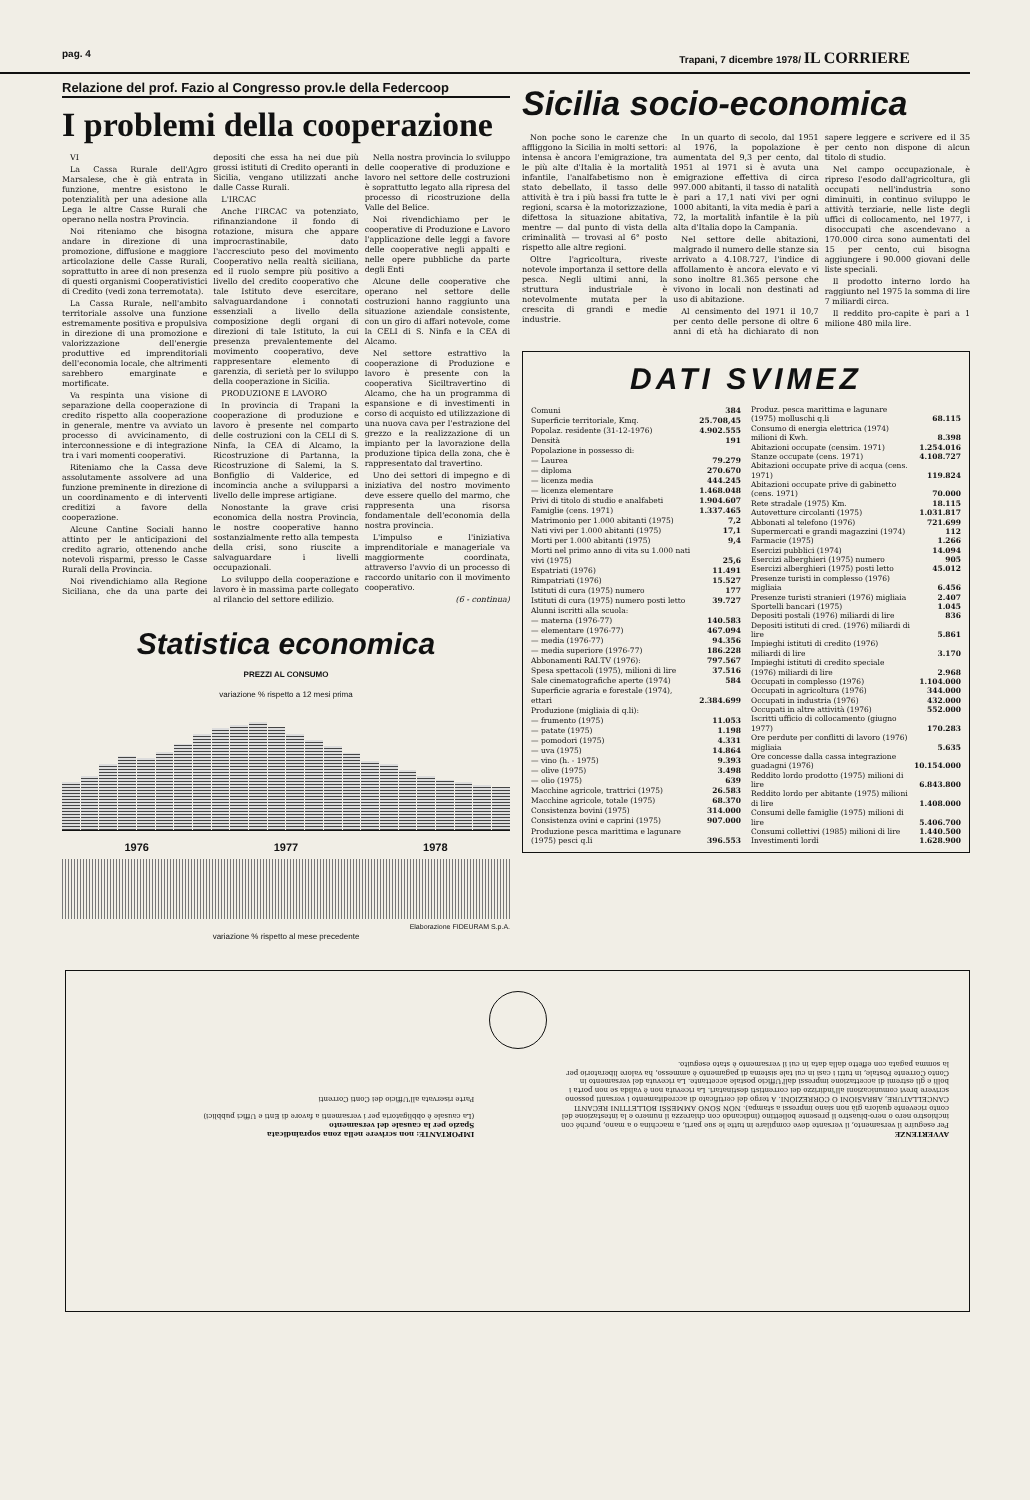pag. 4 Trapani, 7 dicembre 1978/ IL CORRIERE
Relazione del prof. Fazio al Congresso prov.le della Federcoop
I problemi della cooperazione
VI
La Cassa Rurale dell'Agro Marsalese, che è già entrata in funzione, mentre esistono le potenzialità per una adesione alla Lega le altre Casse Rurali che operano nella nostra Provincia.
Noi riteniamo che bisogna andare in direzione di una promozione, diffusione e maggiore articolazione delle Casse Rurali, soprattutto in aree di non presenza di questi organismi Cooperativistici di Credito (vedi zona terremotata).
La Cassa Rurale, nell'ambito territoriale assolve una funzione estremamente positiva e propulsiva in direzione di una promozione e valorizzazione dell'energie produttive ed imprenditoriali dell'economia locale, che altrimenti sarebbero emarginate e mortificate.
Va respinta una visione di separazione della cooperazione di credito rispetto alla cooperazione in generale, mentre va avviato un processo di avvicinamento, di interconnessione e di integrazione tra i vari momenti cooperativi.
Riteniamo che la Cassa deve assolutamente assolvere ad una funzione preminente in direzione di un coordinamento e di interventi creditizi a favore della cooperazione.
Alcune Cantine Sociali hanno attinto per le anticipazioni del credito agrario, ottenendo anche notevoli risparmi, presso le Casse Rurali della Provincia.
Noi rivendichiamo alla Regione Siciliana, che da una parte dei depositi che essa ha nei due più grossi istituti di Credito operanti in Sicilia, vengano utilizzati anche dalle Casse Rurali.
L'IRCAC
Anche l'IRCAC va potenziato, rifinanziandone il fondo di rotazione, misura che appare improcrastinabile, dato l'accresciuto peso del movimento Cooperativo nella realtà siciliana, ed il ruolo sempre più positivo a livello del credito cooperativo che tale Istituto deve esercitare, salvaguardandone i connotati essenziali a livello della composizione degli organi di direzioni di tale Istituto, la cui presenza prevalentemente del movimento cooperativo, deve rappresentare elemento di garenzia, di serietà per lo sviluppo della cooperazione in Sicilia.
PRODUZIONE E LAVORO
In provincia di Trapani la cooperazione di produzione e lavoro è presente nel comparto delle costruzioni con la CELI di S. Ninfa, la CEA di Alcamo, la Ricostruzione di Partanna, la Ricostruzione di Salemi, la S. Bonfiglio di Valderice, ed incomincia anche a svilupparsi a livello delle imprese artigiane.
Nonostante la grave crisi economica della nostra Provincia, le nostre cooperative hanno sostanzialmente retto alla tempesta della crisi, sono riuscite a salvaguardare i livelli occupazionali.
Lo sviluppo della cooperazione e lavoro è in massima parte collegato al rilancio del settore edilizio.
Nella nostra provincia lo sviluppo delle cooperative di produzione e lavoro nel settore delle costruzioni è soprattutto legato alla ripresa del processo di ricostruzione della Valle del Belice.
Noi rivendichiamo per le cooperative di Produzione e Lavoro l'applicazione delle leggi a favore delle cooperative negli appalti e nelle opere pubbliche da parte degli Enti
Alcune delle cooperative che operano nel settore delle costruzioni hanno raggiunto una situazione aziendale consistente, con un giro di affari notevole, come la CELI di S. Ninfa e la CEA di Alcamo.
Nel settore estrattivo la cooperazione di Produzione e lavoro è presente con la cooperativa Siciltravertino di Alcamo, che ha un programma di espansione e di investimenti in corso di acquisto ed utilizzazione di una nuova cava per l'estrazione del grezzo e la realizzazione di un impianto per la lavorazione della produzione tipica della zona, che è rappresentato dal travertino.
Uno dei settori di impegno e di iniziativa del nostro movimento deve essere quello del marmo, che rappresenta una risorsa fondamentale dell'economia della nostra provincia.
L'impulso e l'iniziativa imprenditoriale e manageriale va maggiormente coordinata, attraverso l'avvio di un processo di raccordo unitario con il movimento cooperativo.
(6 - continua)
Statistica economica
PREZZI AL CONSUMO
variazione % rispetto a 12 mesi prima
1976 1977 1978
Elaborazione FIDEURAM S.p.A.
variazione % rispetto al mese precedente
Sicilia socio-economica
Non poche sono le carenze che affliggono la Sicilia in molti settori: intensa è ancora l'emigrazione, tra le più alte d'Italia è la mortalità infantile, l'analfabetismo non è stato debellato, il tasso delle attività è tra i più bassi fra tutte le regioni, scarsa è la motorizzazione, difettosa la situazione abitativa, mentre — dal punto di vista della criminalità — trovasi al 6° posto rispetto alle altre regioni.
Oltre l'agricoltura, riveste notevole importanza il settore della pesca. Negli ultimi anni, la struttura industriale è notevolmente mutata per la crescita di grandi e medie industrie.
In un quarto di secolo, dal 1951 al 1976, la popolazione è aumentata del 9,3 per cento, dal 1951 al 1971 si è avuta una emigrazione effettiva di circa 997.000 abitanti, il tasso di natalità è pari a 17,1 nati vivi per ogni 1000 abitanti, la vita media è pari a 72, la mortalità infantile è la più alta d'Italia dopo la Campania.
Nel settore delle abitazioni, malgrado il numero delle stanze sia arrivato a 4.108.727, l'indice di affollamento è ancora elevato e vi sono inoltre 81.365 persone che vivono in locali non destinati ad uso di abitazione.
Al censimento del 1971 il 10,7 per cento delle persone di oltre 6 anni di età ha dichiarato di non sapere leggere e scrivere ed il 35 per cento non dispone di alcun titolo di studio.
Nel campo occupazionale, è ripreso l'esodo dall'agricoltura, gli occupati nell'industria sono diminuiti, in continuo sviluppo le attività terziarie, nelle liste degli uffici di collocamento, nel 1977, i disoccupati che ascendevano a 170.000 circa sono aumentati del 15 per cento, cui bisogna aggiungere i 90.000 giovani delle liste speciali.
Il prodotto interno lordo ha raggiunto nel 1975 la somma di lire 7 miliardi circa.
Il reddito pro-capite è pari a 1 milione 480 mila lire.
DATI SVIMEZ
| Comuni | 384 |
| Superficie territoriale, Kmq. | 25.708,45 |
| Popolaz. residente (31-12-1976) | 4.902.555 |
| Densità | 191 |
| Popolazione in possesso di: | |
| — Laurea | 79.279 |
| — diploma | 270.670 |
| — licenza media | 444.245 |
| — licenza elementare | 1.468.048 |
| Privi di titolo di studio e analfabeti | 1.904.607 |
| Famiglie (cens. 1971) | 1.337.465 |
| Matrimonio per 1.000 abitanti (1975) | 7,2 |
| Nati vivi per 1.000 abitanti (1975) | 17,1 |
| Morti per 1.000 abitanti (1975) | 9,4 |
| Morti nel primo anno di vita su 1.000 nati vivi (1975) | 25,6 |
| Espatriati (1976) | 11.491 |
| Rimpatriati (1976) | 15.527 |
| Istituti di cura (1975) numero | 177 |
| Istituti di cura (1975) numero posti letto | 39.727 |
| Alunni iscritti alla scuola: | |
| — materna (1976-77) | 140.583 |
| — elementare (1976-77) | 467.094 |
| — media (1976-77) | 94.356 |
| — media superiore (1976-77) | 186.228 |
| Abbonamenti RAI.TV (1976): | 797.567 |
| Spesa spettacoli (1975), milioni di lire | 37.516 |
| Sale cinematografiche aperte (1974) | 584 |
| Superficie agraria e forestale (1974), ettari | 2.384.699 |
| Produzione (migliaia di q.li): | |
| — frumento (1975) | 11.053 |
| — patate (1975) | 1.198 |
| — pomodori (1975) | 4.331 |
| — uva (1975) | 14.864 |
| — vino (h. - 1975) | 9.393 |
| — olive (1975) | 3.498 |
| — olio (1975) | 639 |
| Macchine agricole, trattrici (1975) | 26.583 |
| Macchine agricole, totale (1975) | 68.370 |
| Consistenza bovini (1975) | 314.000 |
| Consistenza ovini e caprini (1975) | 907.000 |
| Produzione pesca marittima e lagunare (1975) pesci q.li | 396.553 |
| Produz. pesca marittima e lagunare (1975) molluschi q.li | 68.115 |
| Consumo di energia elettrica (1974) milioni di Kwh. | 8.398 |
| Abitazioni occupate (censim. 1971) | 1.254.016 |
| Stanze occupate (cens. 1971) | 4.108.727 |
| Abitazioni occupate prive di acqua (cens. 1971) | 119.824 |
| Abitazioni occupate prive di gabinetto (cens. 1971) | 70.000 |
| Rete stradale (1975) Km. | 18.115 |
| Autovetture circolanti (1975) | 1.031.817 |
| Abbonati al telefono (1976) | 721.699 |
| Supermercati e grandi magazzini (1974) | 112 |
| Farmacie (1975) | 1.266 |
| Esercizi pubblici (1974) | 14.094 |
| Esercizi alberghieri (1975) numero | 905 |
| Esercizi alberghieri (1975) posti letto | 45.012 |
| Presenze turisti in complesso (1976) migliaia | 6.456 |
| Presenze turisti stranieri (1976) migliaia | 2.407 |
| Sportelli bancari (1975) | 1.045 |
| Depositi postali (1976) miliardi di lire | 836 |
| Depositi istituti di cred. (1976) miliardi di lire | 5.861 |
| Impieghi istituti di credito (1976) miliardi di lire | 3.170 |
| Impieghi istituti di credito speciale (1976) miliardi di lire | 2.968 |
| Occupati in complesso (1976) | 1.104.000 |
| Occupati in agricoltura (1976) | 344.000 |
| Occupati in industria (1976) | 432.000 |
| Occupati in altre attività (1976) | 552.000 |
| Iscritti ufficio di collocamento (giugno 1977) | 170.283 |
| Ore perdute per conflitti di lavoro (1976) migliaia | 5.635 |
| Ore concesse dalla cassa integrazione guadagni (1976) | 10.154.000 |
| Reddito lordo prodotto (1975) milioni di lire | 6.843.800 |
| Reddito lordo per abitante (1975) milioni di lire | 1.408.000 |
| Consumi delle famiglie (1975) milioni di lire | 5.406.700 |
| Consumi collettivi (1985) milioni di lire | 1.440.500 |
| Investimenti lordi | 1.628.900 |
AVVERTENZE
Per eseguire il versamento, il versante deve compilare in tutte le sue parti, a macchina o a mano, purché con inchiostro nero o nero-bluastro il presente bollettino (indicando con chiarezza il numero e la intestazione del conto ricevente qualora già non siano impressi a stampa). NON SONO AMMESSI BOLLETTINI RECANTI CANCELLATURE, ABRASIONI O CORREZIONI. A tergo del certificato di accreditamento i versanti possono scrivere brevi comunicazioni all'indirizzo dei correntisti destinatari. La ricevuta non è valida se non porta i bolli e gli estremi di accettazione impressi dall'Ufficio postale accettante. La ricevuta del versamento in Conto Corrente Postale, in tutti i casi in cui tale sistema di pagamento è ammesso, ha valore liberatorio per la somma pagata con effetto dalla data in cui il versamento è stato eseguito.
IMPORTANTE: non scrivere nella zona sopraindicata
Spazio per la causale del versamento
(La causale è obbligatoria per i versamenti a favore di Enti e Uffici pubblici)
Parte riservata all'Ufficio dei Conti Correnti